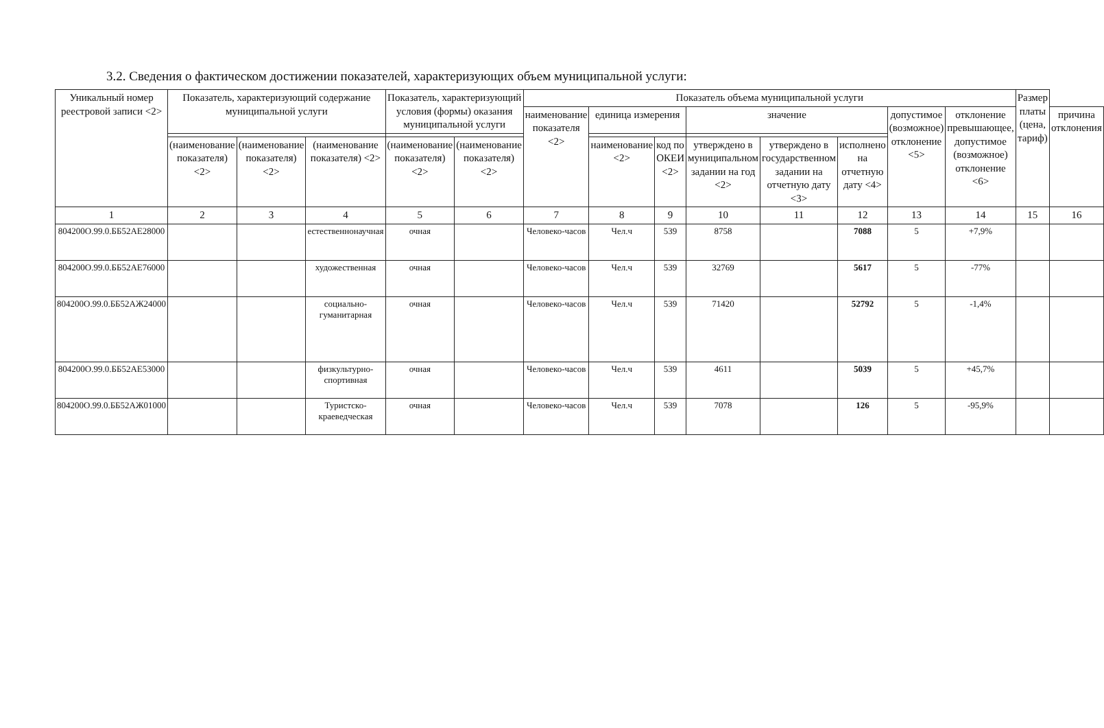3.2. Сведения о фактическом достижении показателей, характеризующих объем муниципальной услуги:
| Уникальный номер реестровой записи <2> | Показатель, характеризующий содержание муниципальной услуги | | | Показатель, характеризующий условия (формы) оказания муниципальной услуги | | Показатель объема муниципальной услуги | | | | | | | | Размер платы (цена, тариф) | |
| --- | --- | --- | --- | --- | --- | --- | --- | --- | --- | --- | --- | --- | --- | --- | --- |
| | | | | | | наименование показателя <2> | единица измерения | | значение | | | допустимое (возможное) отклонение <5> | отклонение превышающее, допустимое (возможное) отклонение <6> | | причина отклонения |
| | (наименование показателя) <2> | (наименование показателя) <2> | (наименование показателя) <2> | (наименование показателя) <2> | (наименование показателя) <2> | | наименование <2> | код по ОКЕИ <2> | утверждено в муниципальном задании на год <2> | утверждено в государственном задании на отчетную дату <3> | исполнено на отчетную дату <4> | | | | |
| 1 | 2 | 3 | 4 | 5 | 6 | 7 | 8 | 9 | 10 | 11 | 12 | 13 | 14 | 15 | 16 |
| 804200О.99.0.ББ52АЕ28000 | | | естественнонаучная | очная | | Человеко-часов | Чел.ч | 539 | 8758 | | 7088 | 5 | +7,9% | | |
| 804200О.99.0.ББ52АЕ76000 | | | художественная | очная | | Человеко-часов | Чел.ч | 539 | 32769 | | 5617 | 5 | -77% | | |
| 804200О.99.0.ББ52АЖ24000 | | | социально-гуманитарная | очная | | Человеко-часов | Чел.ч | 539 | 71420 | | 52792 | 5 | -1,4% | | |
| 804200О.99.0.ББ52АЕ53000 | | | физкультурно-спортивная | очная | | Человеко-часов | Чел.ч | 539 | 4611 | | 5039 | 5 | +45,7% | | |
| 804200О.99.0.ББ52АЖ01000 | | | Туристско-краеведческая | очная | | Человеко-часов | Чел.ч | 539 | 7078 | | 126 | 5 | -95,9% | | |